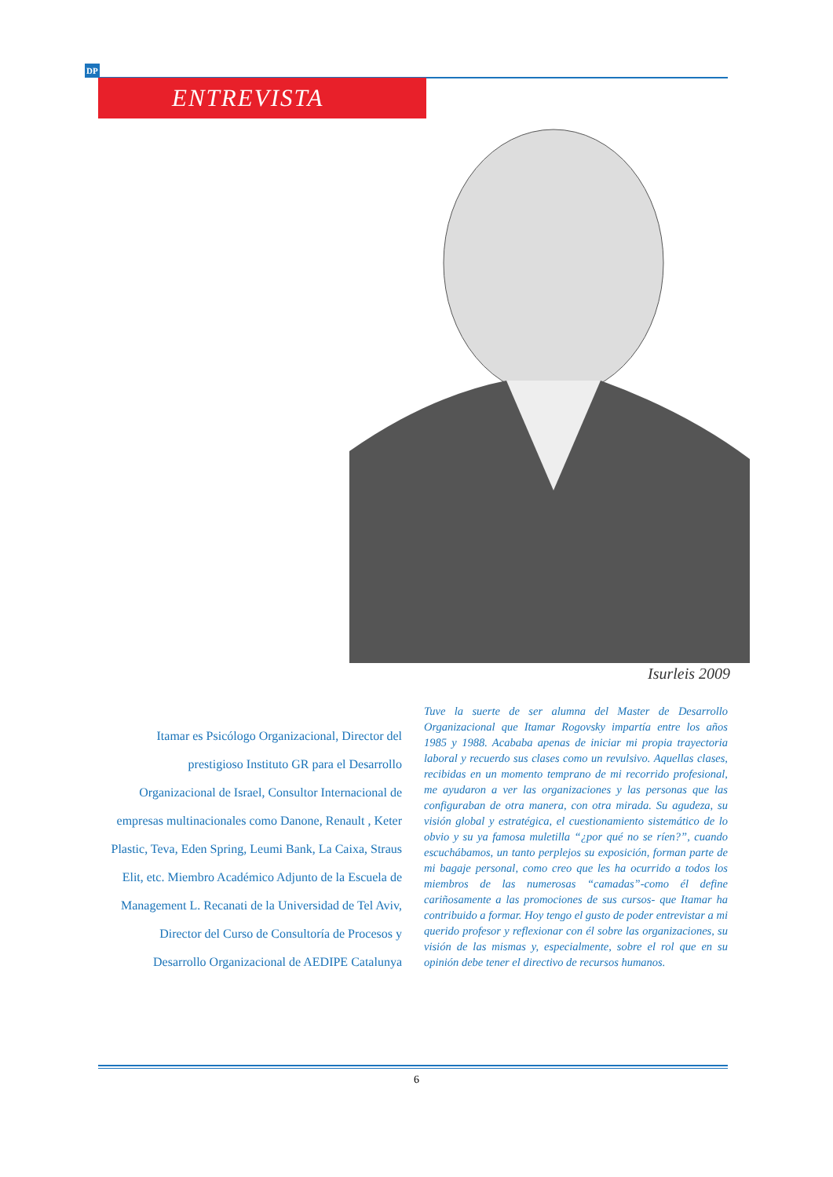DP
ENTREVISTA
Isurleis 2009
Itamar es Psicólogo Organizacional, Director del prestigioso Instituto GR para el Desarrollo Organizacional de Israel, Consultor Internacional de empresas multinacionales como Danone, Renault , Keter Plastic, Teva, Eden Spring, Leumi Bank, La Caixa, Straus Elit, etc. Miembro Académico Adjunto de la Escuela de Management L. Recanati de la Universidad de Tel Aviv, Director del Curso de Consultoría de Procesos y Desarrollo Organizacional de AEDIPE Catalunya
Tuve la suerte de ser alumna del Master de Desarrollo Organizacional que Itamar Rogovsky impartía entre los años 1985 y 1988. Acababa apenas de iniciar mi propia trayectoria laboral y recuerdo sus clases como un revulsivo. Aquellas clases, recibidas en un momento temprano de mi recorrido profesional, me ayudaron a ver las organizaciones y las personas que las configuraban de otra manera, con otra mirada. Su agudeza, su visión global y estratégica, el cuestionamiento sistemático de lo obvio y su ya famosa muletilla “¿por qué no se ríen?”, cuando escuchábamos, un tanto perplejos su exposición, forman parte de mi bagaje personal, como creo que les ha ocurrido a todos los miembros de las numerosas “camadas”-como él define cariñosamente a las promociones de sus cursos- que Itamar ha contribuido a formar. Hoy tengo el gusto de poder entrevistar a mi querido profesor y reflexionar con él sobre las organizaciones, su visión de las mismas y, especialmente, sobre el rol que en su opinión debe tener el directivo de recursos humanos.
6